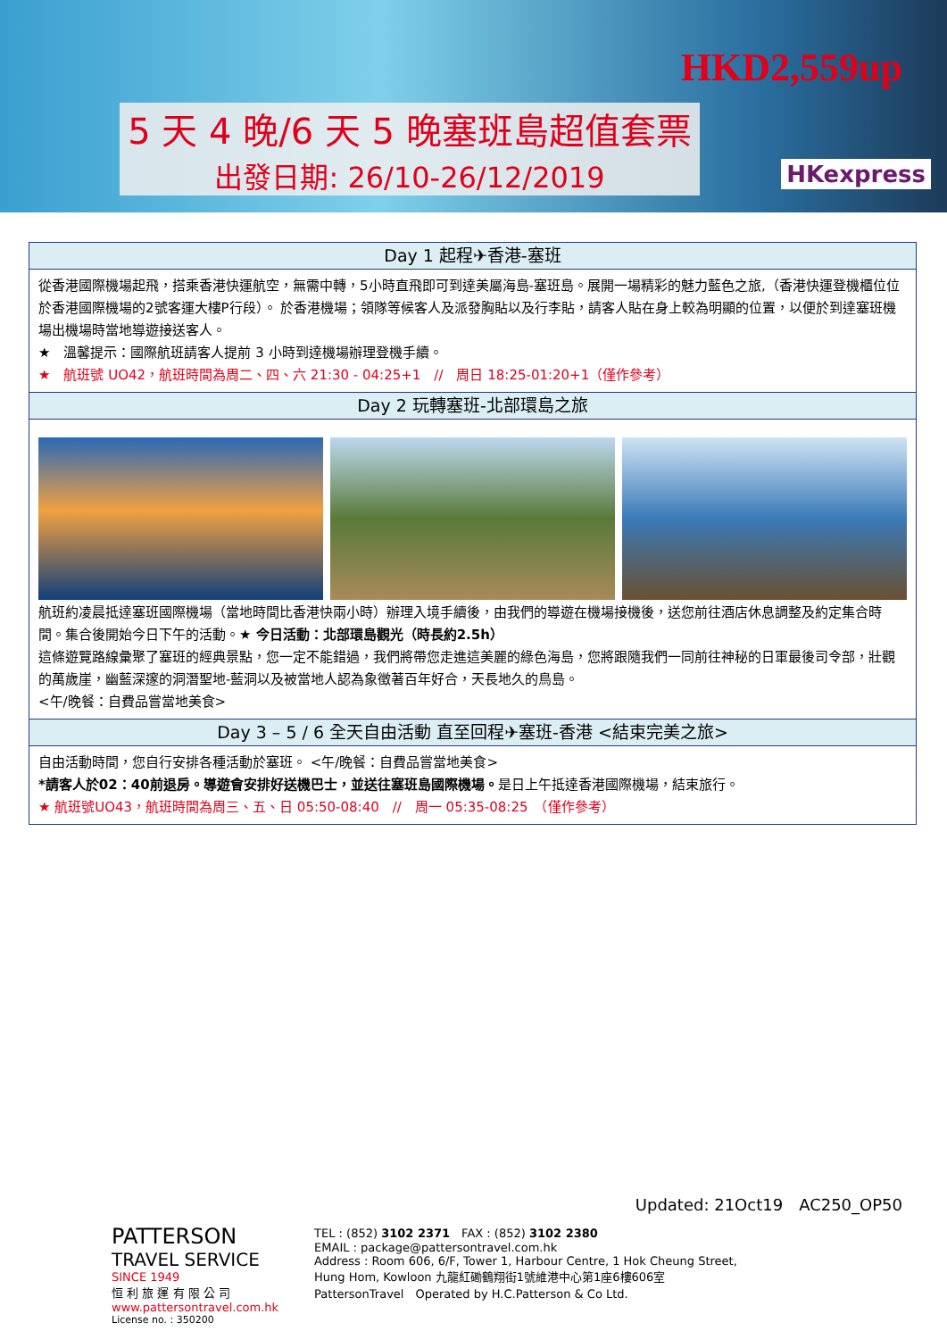5 天 4 晚/6 天 5 晚塞班島超值套票
出發日期: 26/10-26/12/2019
HKD2,559up
HKexpress
| Day 1 起程✈香港-塞班 |
| --- |
| 從香港國際機場起飛，搭乘香港快運航空，無需中轉，5小時直飛即可到達美屬海島-塞班島。展開一場精彩的魅力藍色之旅,（香港快運登機櫃位位於香港國際機場的2號客運大樓P行段）。 於香港機場；領隊等候客人及派發胸貼以及行李貼，請客人貼在身上較為明顯的位置，以便於到達塞班機場出機場時當地導遊接送客人。 ★ 溫馨提示：國際航班請客人提前 3 小時到達機場辦理登機手續。 ★ 航班號 UO42，航班時間為周二、四、六 21:30 - 04:25+1 // 周日 18:25-01:20+1（僅作參考） |
| Day 2 玩轉塞班-北部環島之旅 |
| 航班約凌晨抵達塞班國際機場（當地時間比香港快兩小時）辦理入境手續後，由我們的導遊在機場接機後，送您前往酒店休息調整及約定集合時間。集合後開始今日下午的活動。 ★ 今日活動：北部環島觀光（時長約2.5h） 這條遊覽路線彙聚了塞班的經典景點，您一定不能錯過，我們將帶您走進這美麗的綠色海島，您將跟隨我們一同前往神秘的日軍最後司令部，壯觀的萬歲崖，幽藍深邃的洞潛聖地-藍洞以及被當地人認為象徵著百年好合，天長地久的鳥島。 <午/晚餐：自費品嘗當地美食> |
| Day 3 – 5 / 6 全天自由活動 直至回程✈塞班-香港 <結束完美之旅> |
| 自由活動時間，您自行安排各種活動於塞班。 <午/晚餐：自費品嘗當地美食> *請客人於02：40前退房。導遊會安排好送機巴士，並送往塞班島國際機場。 是日上午抵達香港國際機場，結束旅行。 ★ 航班號UO43，航班時間為周三、五、日 05:50-08:40 // 周一 05:35-08:25 （僅作參考） |
Updated: 21Oct19　AC250_OP50
PATTERSON
TRAVEL SERVICE
SINCE 1949
恒 利 旅 運 有 限 公 司
www.pattersontravel.com.hk
License no. : 350200
TEL : (852) 3102 2371　FAX : (852) 3102 2380
EMAIL : package@pattersontravel.com.hk
Address : Room 606, 6/F, Tower 1, Harbour Centre, 1 Hok Cheung Street,
Hung Hom, Kowloon 九龍紅磡鶴翔街1號維港中心第1座6樓606室
PattersonTravel　Operated by H.C.Patterson & Co Ltd.